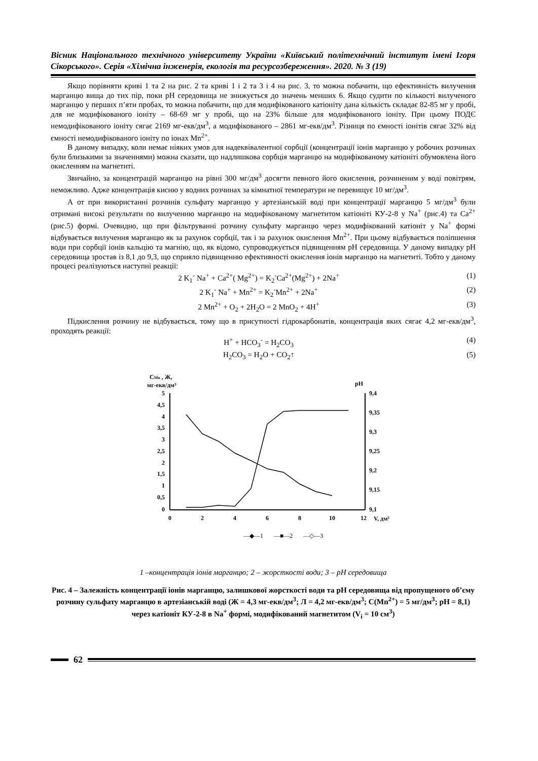Вісник Національного технічного університету України «Київський політехнічний інститут імені Ігоря Сікорського». Серія «Хімічна інженерія, екологія та ресурсозбереження». 2020. № 3 (19)
Якщо порівняти криві 1 та 2 на рис. 2 та криві 1 і 2 та 3 і 4 на рис. 3, то можна побачити, що ефективність вилучення марганцю вища до тих пір, поки pH середовища не знижується до значень менших 6. Якщо судити по кількості вилученого марганцю у перших п’яти пробах, то можна побачити, що для модифікованого катіоніту дана кількість складає 82-85 мг у пробі, для не модифікованого іоніту – 68-69 мг у пробі, що на 23% більше для модифікованого іоніту. При цьому ПОДЄ немодифікованого іоніту сягає 2169 мг-екв/дм<sup>3</sup>, а модифікованого – 2861 мг-екв/дм<sup>3</sup>. Різниця по ємності іонітів сягає 32% від ємності немодифікованого іоніту по іонах Mn<sup>2+</sup>.
В даному випадку, коли немає ніяких умов для надеквівалентної сорбції (концентрації іонів марганцю у робочих розчинах були близькими за значеннями) можна сказати, що надлишкова сорбція марганцю на модифікованому катіоніті обумовлена його окисленням на магнетиті.
Звичайно, за концентрацій марганцю на рівні 300 мг/дм<sup>3</sup> досягти певного його окислення, розчиненим у воді повітрям, неможливо. Адже концентрація кисню у водних розчинах за кімнатної температури не перевищує 10 мг/дм<sup>3</sup>.
А от при використанні розчинів сульфату марганцю у артезіанській воді при концентрації марганцю 5 мг/дм<sup>3</sup> були отримані високі результати по вилученню марганцю на модифікованому магнетитом катіоніті КУ-2-8 у Na<sup>+</sup> (рис.4) та Ca<sup>2+</sup> (рис.5) формі. Очевидно, що при фільтруванні розчину сульфату марганцю через модифікований катіоніт у Na<sup>+</sup> формі відбувається вилучення марганцю як за рахунок сорбції, так і за рахунок окислення Mn<sup>2+</sup>. При цьому відбувається поліпшення води при сорбції іонів кальцію та магнію, що, як відомо, супроводжується підвищенням pH середовища. У даному випадку pH середовища зростав із 8,1 до 9,3, що сприяло підвищенню ефективності окислення іонів марганцю на магнетиті. Тобто у даному процесі реалізуються наступні реакції:
2 K<sub>1</sub><sup>-</sup> Na<sup>+</sup> + Ca<sup>2+</sup>( Mg<sup>2+</sup>) = K<sub>2</sub><sup>-</sup>Ca<sup>2+</sup>(Mg<sup>2+</sup>) + 2Na<sup>+</sup> (1)
2 K<sub>1</sub><sup>-</sup> Na<sup>+</sup> + Mn<sup>2+</sup> = K<sub>2</sub><sup>-</sup>Mn<sup>2+</sup> + 2Na<sup>+</sup> (2)
2 Mn<sup>2+</sup> + O<sub>2</sub> + 2H<sub>2</sub>O = 2 MnO<sub>2</sub> + 4H<sup>+</sup> (3)
Підкислення розчину не відбувається, тому що в присутності гідрокарбонатів, концентрація яких сягає 4,2 мг-екв/дм<sup>3</sup>, проходять реакції:
H<sup>+</sup> + HCO<sub>3</sub><sup>-</sup> = H<sub>2</sub>CO<sub>3</sub> (4)
H<sub>2</sub>CO<sub>3</sub> = H<sub>2</sub>O + CO<sub>2</sub>↑ (5)
CMn , Ж,
мг-екв/дм³
pH
5
4,5
4
3,5
3
2,5
2
1,5
1
0,5
0
9,4
9,35
9,3
9,25
9,2
9,15
9,1
0
2
4
6
8
10
12
V, дм³
—◆—1 —■—2 —◇—3
1 –концентрація іонів марганцю; 2 – жорсткості води; 3 – pH середовища
Рис. 4 – Залежність концентрації іонів марганцю, залишкової жорсткості води та pH середовища від пропущеного об’єму розчину сульфату марганцю в артезіанській воді (Ж = 4,3 мг-екв/дм<sup>3</sup>; Л = 4,2 мг-екв/дм<sup>3</sup>; C(Mn<sup>2+</sup>) = 5 мг/дм<sup>3</sup>; pH = 8,1) через катіоніт КУ-2-8 в Na<sup>+</sup> формі, модифікований магнетитом (V<sub>i</sub> = 10 см<sup>3</sup>)
62